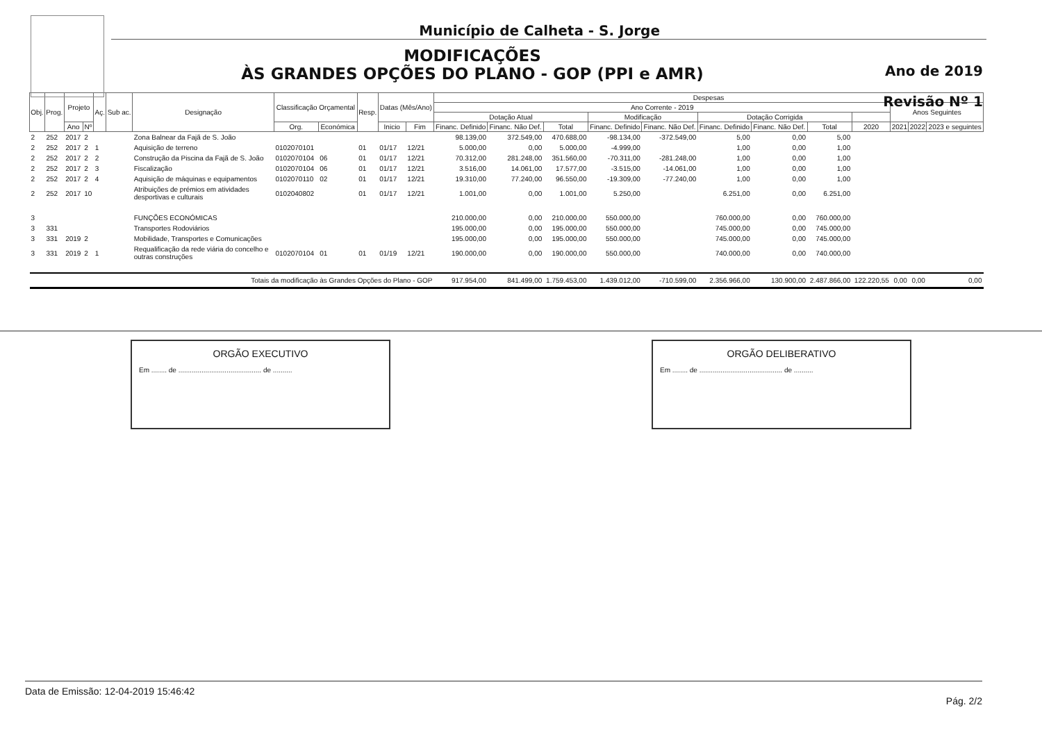Município de Calheta - S. Jorge
MODIFICAÇÕES
ÀS GRANDES OPÇÕES DO PLANO - GOP (PPI e AMR)
Ano de 2019
Revisão Nº 1
| Obj. | Prog. | Projeto | | Aç. | Sub ac. | Designação | Classificação Orçamental | | Resp. | Datas (Mês/Ano) | | Despesas | | | | | | | | | | | |
| --- | --- | --- | --- | --- | --- | --- | --- | --- | --- | --- | --- | --- | --- | --- | --- | --- | --- | --- | --- | --- | --- | --- | --- |
| | | | | | | | | | | | | Ano Corrente - 2019 | | | | | | | | | Anos Seguintes | | |
| | | | | | | | | | | | | Dotação Atual | | | Modificação | | Dotação Corrigida | | | | | | |
| | | Ano | Nº | | | | Org. | Económica | | Inicio | Fim | Financ. Definido | Financ. Não Def. | Total | Financ. Definido | Financ. Não Def. | Financ. Definido | Financ. Não Def. | Total | 2020 | 2021 | 2022 | 2023 e seguintes |
| 2 | 252 | 2017 | 2 | | | Zona Balnear da Fajã de S. João | | | | | | 98.139,00 | 372.549,00 | 470.688,00 | -98.134,00 | -372.549,00 | 5,00 | 0,00 | 5,00 | | | | |
| 2 | 252 | 2017 | 2 | 1 | | Aquisição de terreno | 0102070101 | | 01 | 01/17 | 12/21 | 5.000,00 | 0,00 | 5.000,00 | -4.999,00 | | 1,00 | 0,00 | 1,00 | | | | |
| 2 | 252 | 2017 | 2 | 2 | | Construção da Piscina da Fajã de S. João | 0102070104 | 06 | 01 | 01/17 | 12/21 | 70.312,00 | 281.248,00 | 351.560,00 | -70.311,00 | -281.248,00 | 1,00 | 0,00 | 1,00 | | | | |
| 2 | 252 | 2017 | 2 | 3 | | Fiscalização | 0102070104 | 06 | 01 | 01/17 | 12/21 | 3.516,00 | 14.061,00 | 17.577,00 | -3.515,00 | -14.061,00 | 1,00 | 0,00 | 1,00 | | | | |
| 2 | 252 | 2017 | 2 | 4 | | Aquisição de máquinas e equipamentos | 0102070110 | 02 | 01 | 01/17 | 12/21 | 19.310,00 | 77.240,00 | 96.550,00 | -19.309,00 | -77.240,00 | 1,00 | 0,00 | 1,00 | | | | |
| 2 | 252 | 2017 | 10 | | | Atribuições de prémios em atividades desportivas e culturais | 0102040802 | | 01 | 01/17 | 12/21 | 1.001,00 | 0,00 | 1.001,00 | 5.250,00 | | 6.251,00 | 0,00 | 6.251,00 | | | | |
| 3 | | | | | | FUNÇÕES ECONÓMICAS | | | | | | 210.000,00 | 0,00 | 210.000,00 | 550.000,00 | | 760.000,00 | 0,00 | 760.000,00 | | | | |
| 3 | 331 | | | | | Transportes Rodoviários | | | | | | 195.000,00 | 0,00 | 195.000,00 | 550.000,00 | | 745.000,00 | 0,00 | 745.000,00 | | | | |
| 3 | 331 | 2019 | 2 | | | Mobilidade, Transportes e Comunicações | | | | | | 195.000,00 | 0,00 | 195.000,00 | 550.000,00 | | 745.000,00 | 0,00 | 745.000,00 | | | | |
| 3 | 331 | 2019 | 2 | 1 | | Requalificação da rede viária do concelho e outras construções | 0102070104 | 01 | 01 | 01/19 | 12/21 | 190.000,00 | 0,00 | 190.000,00 | 550.000,00 | | 740.000,00 | 0,00 | 740.000,00 | | | | |
| Totais da modificação às Grandes Opções do Plano - GOP | | | | | | | | | | | | 917.954,00 | 841.499,00 | 1.759.453,00 | 1.439.012,00 | -710.599,00 | 2.356.966,00 | 130.900,00 | 2.487.866,00 | 122.220,55 | 0,00 | 0,00 | 0,00 |
ORGÃO EXECUTIVO
Em ........ de ........................................... de ..........
ORGÃO DELIBERATIVO
Em ........ de ........................................... de ..........
Data de Emissão: 12-04-2019 15:46:42 Pág. 2/2